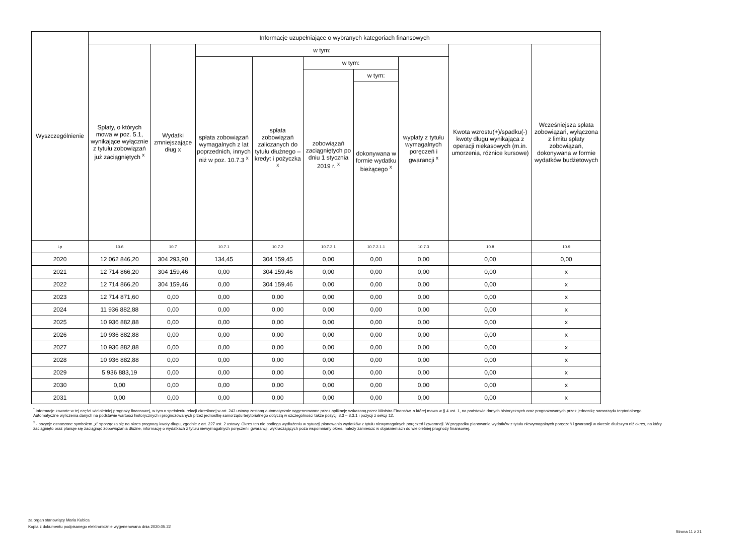| Wyszczególnienie | Informacje uzupełniające o wybranych kategoriach finansowych | | | | | | | | |
| --- | --- | --- | --- | --- | --- | --- | --- | --- | --- |
| | Spłaty, o których mowa w poz. 5.1, wynikające wyłącznie z tytułu zobowiązań już zaciągniętych <sup>x</sup> | Wydatki zmniejszające dług x | w tym: | | | | | Kwota wzrostu(+)/spadku(-) kwoty długu wynikająca z operacji niekasowych (m.in. umorzenia, różnice kursowe) | Wcześniejsza spłata zobowiązań, wyłączona z limitu spłaty zobowiązań, dokonywana w formie wydatków budżetowych |
| | | | spłata zobowiązań wymagalnych z lat poprzednich, innych niż w poz. 10.7.3 <sup>x</sup> | spłata zobowiązań zaliczanych do tytułu dłużnego – kredyt i pożyczka <sup>x</sup> | w tym: | | wypłaty z tytułu wymagalnych poręczeń i gwarancji <sup>x</sup> | | |
| | | | | | zobowiązań zaciągniętych po dniu 1 stycznia 2019 r. <sup>x</sup> | w tym: | | | |
| | | | | | | dokonywana w formie wydatku bieżącego <sup>x</sup> | | | |
| Lp | 10.6 | 10.7 | 10.7.1 | 10.7.2 | 10.7.2.1 | 10.7.2.1.1 | 10.7.3 | 10.8 | 10.9 |
| 2020 | 12 062 846,20 | 304 293,90 | 134,45 | 304 159,45 | 0,00 | 0,00 | 0,00 | 0,00 | 0,00 |
| 2021 | 12 714 866,20 | 304 159,46 | 0,00 | 304 159,46 | 0,00 | 0,00 | 0,00 | 0,00 | x |
| 2022 | 12 714 866,20 | 304 159,46 | 0,00 | 304 159,46 | 0,00 | 0,00 | 0,00 | 0,00 | x |
| 2023 | 12 714 871,60 | 0,00 | 0,00 | 0,00 | 0,00 | 0,00 | 0,00 | 0,00 | x |
| 2024 | 11 936 882,88 | 0,00 | 0,00 | 0,00 | 0,00 | 0,00 | 0,00 | 0,00 | x |
| 2025 | 10 936 882,88 | 0,00 | 0,00 | 0,00 | 0,00 | 0,00 | 0,00 | 0,00 | x |
| 2026 | 10 936 882,88 | 0,00 | 0,00 | 0,00 | 0,00 | 0,00 | 0,00 | 0,00 | x |
| 2027 | 10 936 882,88 | 0,00 | 0,00 | 0,00 | 0,00 | 0,00 | 0,00 | 0,00 | x |
| 2028 | 10 936 882,88 | 0,00 | 0,00 | 0,00 | 0,00 | 0,00 | 0,00 | 0,00 | x |
| 2029 | 5 936 883,19 | 0,00 | 0,00 | 0,00 | 0,00 | 0,00 | 0,00 | 0,00 | x |
| 2030 | 0,00 | 0,00 | 0,00 | 0,00 | 0,00 | 0,00 | 0,00 | 0,00 | x |
| 2031 | 0,00 | 0,00 | 0,00 | 0,00 | 0,00 | 0,00 | 0,00 | 0,00 | x |
<sup>*</sup> Informacje zawarte w tej części wieloletniej prognozy finansowej, w tym o spełnieniu relacji określonej w art. 243 ustawy zostaną automatycznie wygenerowane przez aplikację wskazaną przez Ministra Finansów, o której mowa w § 4 ust. 1, na podstawie danych historycznych oraz prognozowanych przez jednostkę samorządu terytorialnego. Automatyczne wyliczenia danych na podstawie wartości historycznych i prognozowanych przez jednostkę samorządu terytorialnego dotyczą w szczególności także pozycji 8.3 – 8.3.1 i pozycji z sekcji 12.
<sup>x</sup> - pozycje oznaczone symbolem „x” sporządza się na okres prognozy kwoty długu, zgodnie z art. 227 ust. 2 ustawy. Okres ten nie podlega wydłużeniu w sytuacji planowania wydatków z tytułu niewymagalnych poręczeń i gwarancji. W przypadku planowania wydatków z tytułu niewymagalnych poręczeń i gwarancji w okresie dłuższym niż okres, na który zaciągnięto oraz planuje się zaciągnąć zobowiązania dłużne, informację o wydatkach z tytułu niewymagalnych poręczeń i gwarancji, wykraczających poza wspomniany okres, należy zamieścić w objaśnieniach do wieloletniej prognozy finansowej.
za organ stanowiący Maria Kubica
Kopia z dokumentu podpisanego elektronicznie wygenerowana dnia 2020.05.22
Strona 11 z 21